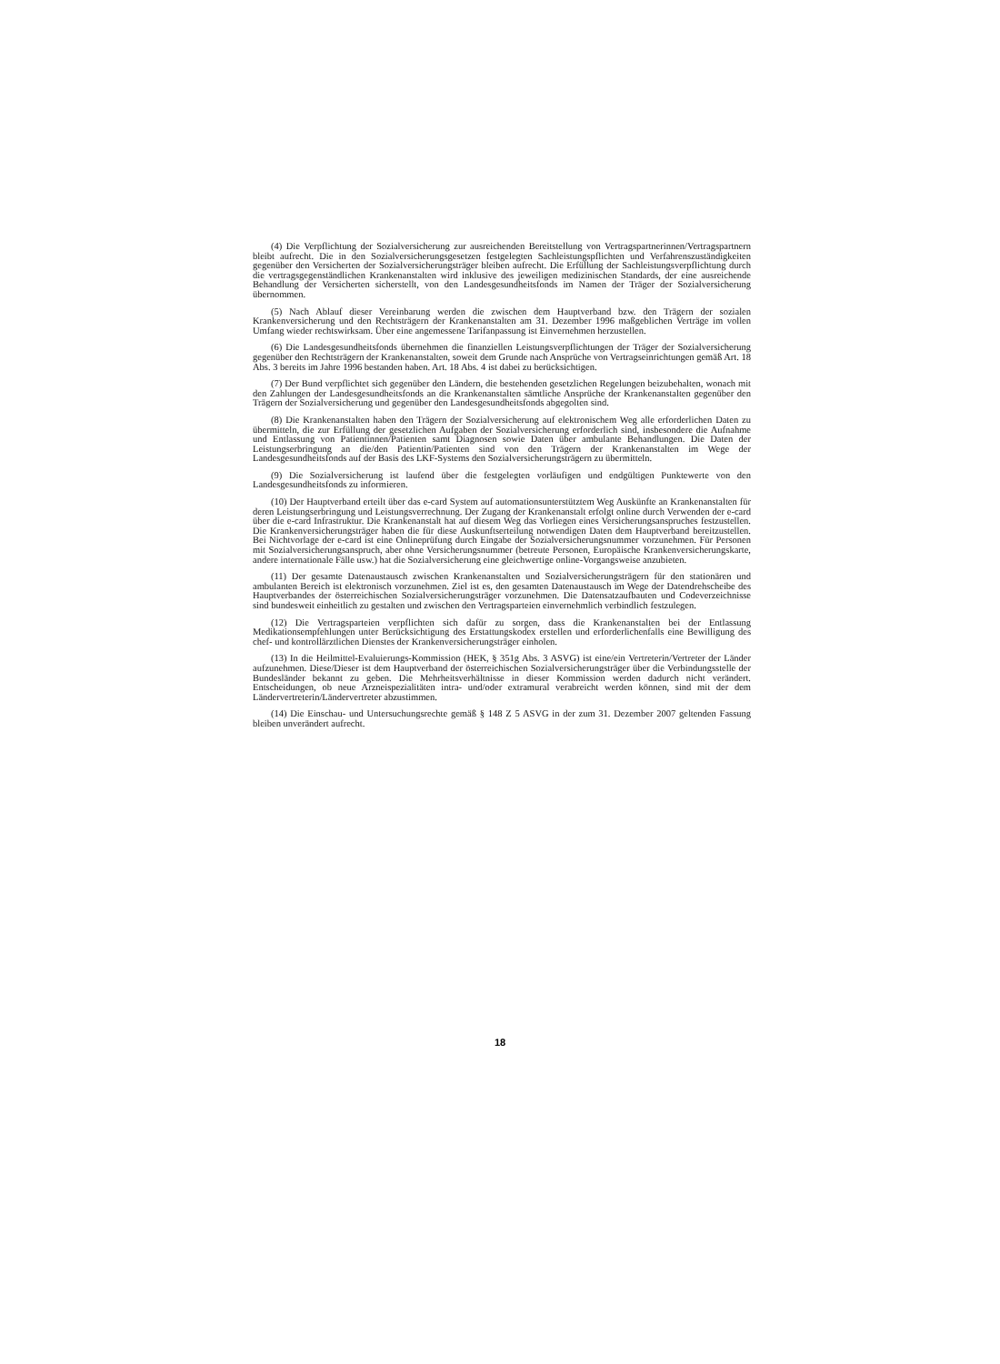(4) Die Verpflichtung der Sozialversicherung zur ausreichenden Bereitstellung von Vertragspartnerinnen/Vertragspartnern bleibt aufrecht. Die in den Sozialversicherungsgesetzen festgelegten Sachleistungspflichten und Verfahrenszuständigkeiten gegenüber den Versicherten der Sozialversicherungsträger bleiben aufrecht. Die Erfüllung der Sachleistungsverpflichtung durch die vertragsgegenständlichen Krankenanstalten wird inklusive des jeweiligen medizinischen Standards, der eine ausreichende Behandlung der Versicherten sicherstellt, von den Landesgesundheitsfonds im Namen der Träger der Sozialversicherung übernommen.
(5) Nach Ablauf dieser Vereinbarung werden die zwischen dem Hauptverband bzw. den Trägern der sozialen Krankenversicherung und den Rechtsträgern der Krankenanstalten am 31. Dezember 1996 maßgeblichen Verträge im vollen Umfang wieder rechtswirksam. Über eine angemessene Tarifanpassung ist Einvernehmen herzustellen.
(6) Die Landesgesundheitsfonds übernehmen die finanziellen Leistungsverpflichtungen der Träger der Sozialversicherung gegenüber den Rechtsträgern der Krankenanstalten, soweit dem Grunde nach Ansprüche von Vertragseinrichtungen gemäß Art. 18 Abs. 3 bereits im Jahre 1996 bestanden haben. Art. 18 Abs. 4 ist dabei zu berücksichtigen.
(7) Der Bund verpflichtet sich gegenüber den Ländern, die bestehenden gesetzlichen Regelungen beizubehalten, wonach mit den Zahlungen der Landesgesundheitsfonds an die Krankenanstalten sämtliche Ansprüche der Krankenanstalten gegenüber den Trägern der Sozialversicherung und gegenüber den Landesgesundheitsfonds abgegolten sind.
(8) Die Krankenanstalten haben den Trägern der Sozialversicherung auf elektronischem Weg alle erforderlichen Daten zu übermitteln, die zur Erfüllung der gesetzlichen Aufgaben der Sozialversicherung erforderlich sind, insbesondere die Aufnahme und Entlassung von Patientinnen/Patienten samt Diagnosen sowie Daten über ambulante Behandlungen. Die Daten der Leistungserbringung an die/den Patientin/Patienten sind von den Trägern der Krankenanstalten im Wege der Landesgesundheitsfonds auf der Basis des LKF-Systems den Sozialversicherungsträgern zu übermitteln.
(9) Die Sozialversicherung ist laufend über die festgelegten vorläufigen und endgültigen Punktewerte von den Landesgesundheitsfonds zu informieren.
(10) Der Hauptverband erteilt über das e-card System auf automationsunterstütztem Weg Auskünfte an Krankenanstalten für deren Leistungserbringung und Leistungsverrechnung. Der Zugang der Krankenanstalt erfolgt online durch Verwenden der e-card über die e-card Infrastruktur. Die Krankenanstalt hat auf diesem Weg das Vorliegen eines Versicherungsanspruches festzustellen. Die Krankenversicherungsträger haben die für diese Auskunftserteilung notwendigen Daten dem Hauptverband bereitzustellen. Bei Nichtvorlage der e-card ist eine Onlineprüfung durch Eingabe der Sozialversicherungsnummer vorzunehmen. Für Personen mit Sozialversicherungsanspruch, aber ohne Versicherungsnummer (betreute Personen, Europäische Krankenversicherungskarte, andere internationale Fälle usw.) hat die Sozialversicherung eine gleichwertige online-Vorgangsweise anzubieten.
(11) Der gesamte Datenaustausch zwischen Krankenanstalten und Sozialversicherungsträgern für den stationären und ambulanten Bereich ist elektronisch vorzunehmen. Ziel ist es, den gesamten Datenaustausch im Wege der Datendrehscheibe des Hauptverbandes der österreichischen Sozialversicherungsträger vorzunehmen. Die Datensatzaufbauten und Codeverzeichnisse sind bundesweit einheitlich zu gestalten und zwischen den Vertragsparteien einvernehmlich verbindlich festzulegen.
(12) Die Vertragsparteien verpflichten sich dafür zu sorgen, dass die Krankenanstalten bei der Entlassung Medikationsempfehlungen unter Berücksichtigung des Erstattungskodex erstellen und erforderlichenfalls eine Bewilligung des chef- und kontrollärztlichen Dienstes der Krankenversicherungsträger einholen.
(13) In die Heilmittel-Evaluierungs-Kommission (HEK, § 351g Abs. 3 ASVG) ist eine/ein Vertreterin/Vertreter der Länder aufzunehmen. Diese/Dieser ist dem Hauptverband der österreichischen Sozialversicherungsträger über die Verbindungsstelle der Bundesländer bekannt zu geben. Die Mehrheitsverhältnisse in dieser Kommission werden dadurch nicht verändert. Entscheidungen, ob neue Arzneispezialitäten intra- und/oder extramural verabreicht werden können, sind mit der dem Ländervertreterin/Ländervertreter abzustimmen.
(14) Die Einschau- und Untersuchungsrechte gemäß § 148 Z 5 ASVG in der zum 31. Dezember 2007 geltenden Fassung bleiben unverändert aufrecht.
18